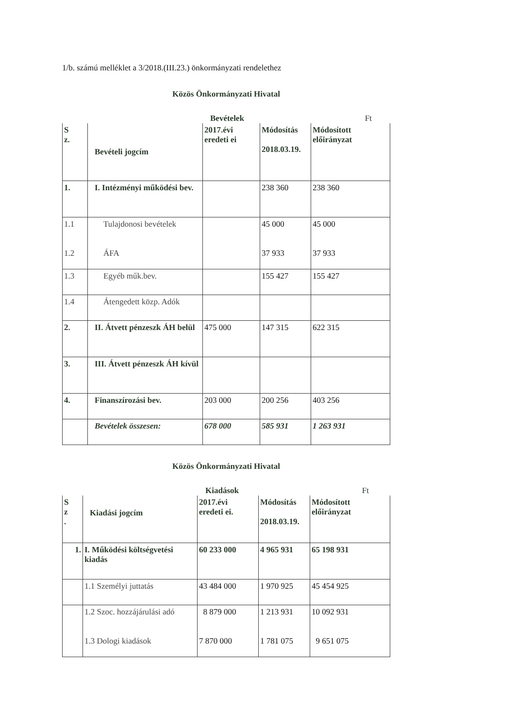1/b. számú melléklet a 3/2018.(III.23.) önkormányzati rendelethez
Közös Önkormányzati Hivatal
Bevételek Ft
| S z. | Bevételi jogcím | 2017.évi eredeti ei | Módosítás 2018.03.19. | Módosított előirányzat |
| 1. | I. Intézményi működési bev. | | 238 360 | 238 360 |
| 1.1 1.2 | Tulajdonosi bevételek ÁFA | | 45 000 37 933 | 45 000 37 933 |
| 1.3 | Egyéb műk.bev. | | 155 427 | 155 427 |
| 1.4 | Átengedett közp. Adók | | | |
| 2. | II. Átvett pénzeszk ÁH belül | 475 000 | 147 315 | 622 315 |
| 3. | III. Átvett pénzeszk ÁH kívül | | | |
| 4. | Finanszírozási bev. | 203 000 | 200 256 | 403 256 |
| | Bevételek összesen: | 678 000 | 585 931 | 1 263 931 |
Közös Önkormányzati Hivatal
Kiadások Ft
| S z . | Kiadási jogcím | 2017.évi eredeti ei. | Módosítás 2018.03.19. | Módosított előirányzat |
| 1. | I. Működési költségvetési kiadás | 60 233 000 | 4 965 931 | 65 198 931 |
| | 1.1 Személyi juttatás | 43 484 000 | 1 970 925 | 45 454 925 |
| | 1.2 Szoc. hozzájárulási adó 1.3 Dologi kiadások | 8 879 000 7 870 000 | 1 213 931 1 781 075 | 10 092 931 9 651 075 |